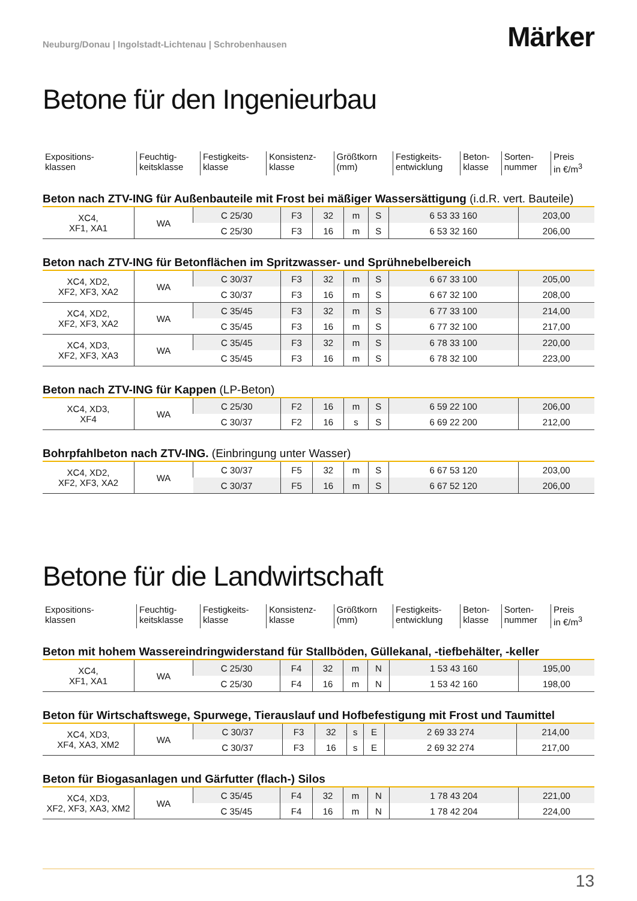Neuburg/Donau | Ingolstadt-Lichtenau | Schrobenhausen
Märker
Betone für den Ingenieurbau
| Expositions- klassen | Feuchtig- keitsklasse | Festigkeits- klasse | Konsistenz- klasse | Größtkorn (mm) | Festigkeits- entwicklung | Beton- klasse | Sorten- nummer | Preis in €/m<sup>3</sup> |
Beton nach ZTV-ING für Außenbauteile mit Frost bei mäßiger Wassersättigung (i.d.R. vert. Bauteile)
| XC4, XF1, XA1 | WA | C 25/30 | F3 | 32 | m | S | 6 53 33 160 | 203,00 |
| | | C 25/30 | F3 | 16 | m | S | 6 53 32 160 | 206,00 |
Beton nach ZTV-ING für Betonflächen im Spritzwasser- und Sprühnebelbereich
| XC4, XD2, XF2, XF3, XA2 | WA | C 30/37 | F3 | 32 | m | S | 6 67 33 100 | 205,00 |
| | | C 30/37 | F3 | 16 | m | S | 6 67 32 100 | 208,00 |
| XC4, XD2, XF2, XF3, XA2 | WA | C 35/45 | F3 | 32 | m | S | 6 77 33 100 | 214,00 |
| | | C 35/45 | F3 | 16 | m | S | 6 77 32 100 | 217,00 |
| XC4, XD3, XF2, XF3, XA3 | WA | C 35/45 | F3 | 32 | m | S | 6 78 33 100 | 220,00 |
| | | C 35/45 | F3 | 16 | m | S | 6 78 32 100 | 223,00 |
Beton nach ZTV-ING für Kappen (LP-Beton)
| XC4, XD3, XF4 | WA | C 25/30 | F2 | 16 | m | S | 6 59 22 100 | 206,00 |
| | | C 30/37 | F2 | 16 | s | S | 6 69 22 200 | 212,00 |
Bohrpfahlbeton nach ZTV-ING. (Einbringung unter Wasser)
| XC4, XD2, XF2, XF3, XA2 | WA | C 30/37 | F5 | 32 | m | S | 6 67 53 120 | 203,00 |
| | | C 30/37 | F5 | 16 | m | S | 6 67 52 120 | 206,00 |
Betone für die Landwirtschaft
| Expositions- klassen | Feuchtig- keitsklasse | Festigkeits- klasse | Konsistenz- klasse | Größtkorn (mm) | Festigkeits- entwicklung | Beton- klasse | Sorten- nummer | Preis in €/m<sup>3</sup> |
Beton mit hohem Wassereindringwiderstand für Stallböden, Güllekanal, -tiefbehälter, -keller
| XC4, XF1, XA1 | WA | C 25/30 | F4 | 32 | m | N | 1 53 43 160 | 195,00 |
| | | C 25/30 | F4 | 16 | m | N | 1 53 42 160 | 198,00 |
Beton für Wirtschaftswege, Spurwege, Tierauslauf und Hofbefestigung mit Frost und Taumittel
| XC4, XD3, XF4, XA3, XM2 | WA | C 30/37 | F3 | 32 | s | E | 2 69 33 274 | 214,00 |
| | | C 30/37 | F3 | 16 | s | E | 2 69 32 274 | 217,00 |
Beton für Biogasanlagen und Gärfutter (flach-) Silos
| XC4, XD3, XF2, XF3, XA3, XM2 | WA | C 35/45 | F4 | 32 | m | N | 1 78 43 204 | 221,00 |
| | | C 35/45 | F4 | 16 | m | N | 1 78 42 204 | 224,00 |
13